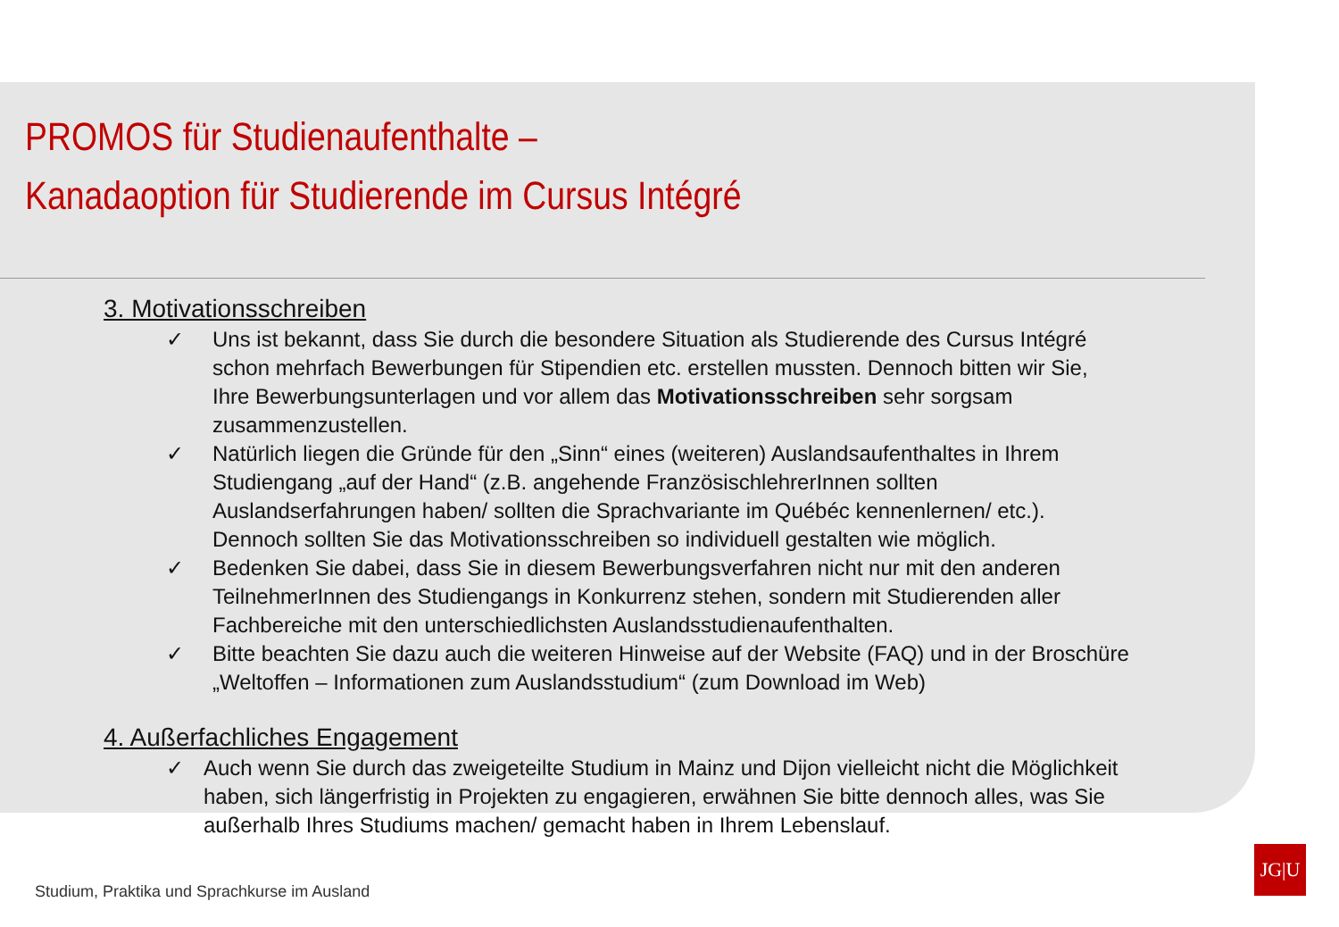PROMOS für Studienaufenthalte –
Kanadaoption für Studierende im Cursus Intégré
3. Motivationsschreiben
✓ Uns ist bekannt, dass Sie durch die besondere Situation als Studierende des Cursus Intégré schon mehrfach Bewerbungen für Stipendien etc. erstellen mussten. Dennoch bitten wir Sie, Ihre Bewerbungsunterlagen und vor allem das Motivationsschreiben sehr sorgsam zusammenzustellen.
✓ Natürlich liegen die Gründe für den „Sinn“ eines (weiteren) Auslandsaufenthaltes in Ihrem Studiengang „auf der Hand“ (z.B. angehende FranzösischlehrerInnen sollten Auslandserfahrungen haben/ sollten die Sprachvariante im Québéc kennenlernen/ etc.). Dennoch sollten Sie das Motivationsschreiben so individuell gestalten wie möglich.
✓ Bedenken Sie dabei, dass Sie in diesem Bewerbungsverfahren nicht nur mit den anderen TeilnehmerInnen des Studiengangs in Konkurrenz stehen, sondern mit Studierenden aller Fachbereiche mit den unterschiedlichsten Auslandsstudienaufenthalten.
✓ Bitte beachten Sie dazu auch die weiteren Hinweise auf der Website (FAQ) und in der Broschüre „Weltoffen – Informationen zum Auslandsstudium“ (zum Download im Web)
4. Außerfachliches Engagement
✓ Auch wenn Sie durch das zweigeteilte Studium in Mainz und Dijon vielleicht nicht die Möglichkeit haben, sich längerfristig in Projekten zu engagieren, erwähnen Sie bitte dennoch alles, was Sie außerhalb Ihres Studiums machen/ gemacht haben in Ihrem Lebenslauf.
Studium, Praktika und Sprachkurse im Ausland
JG|U